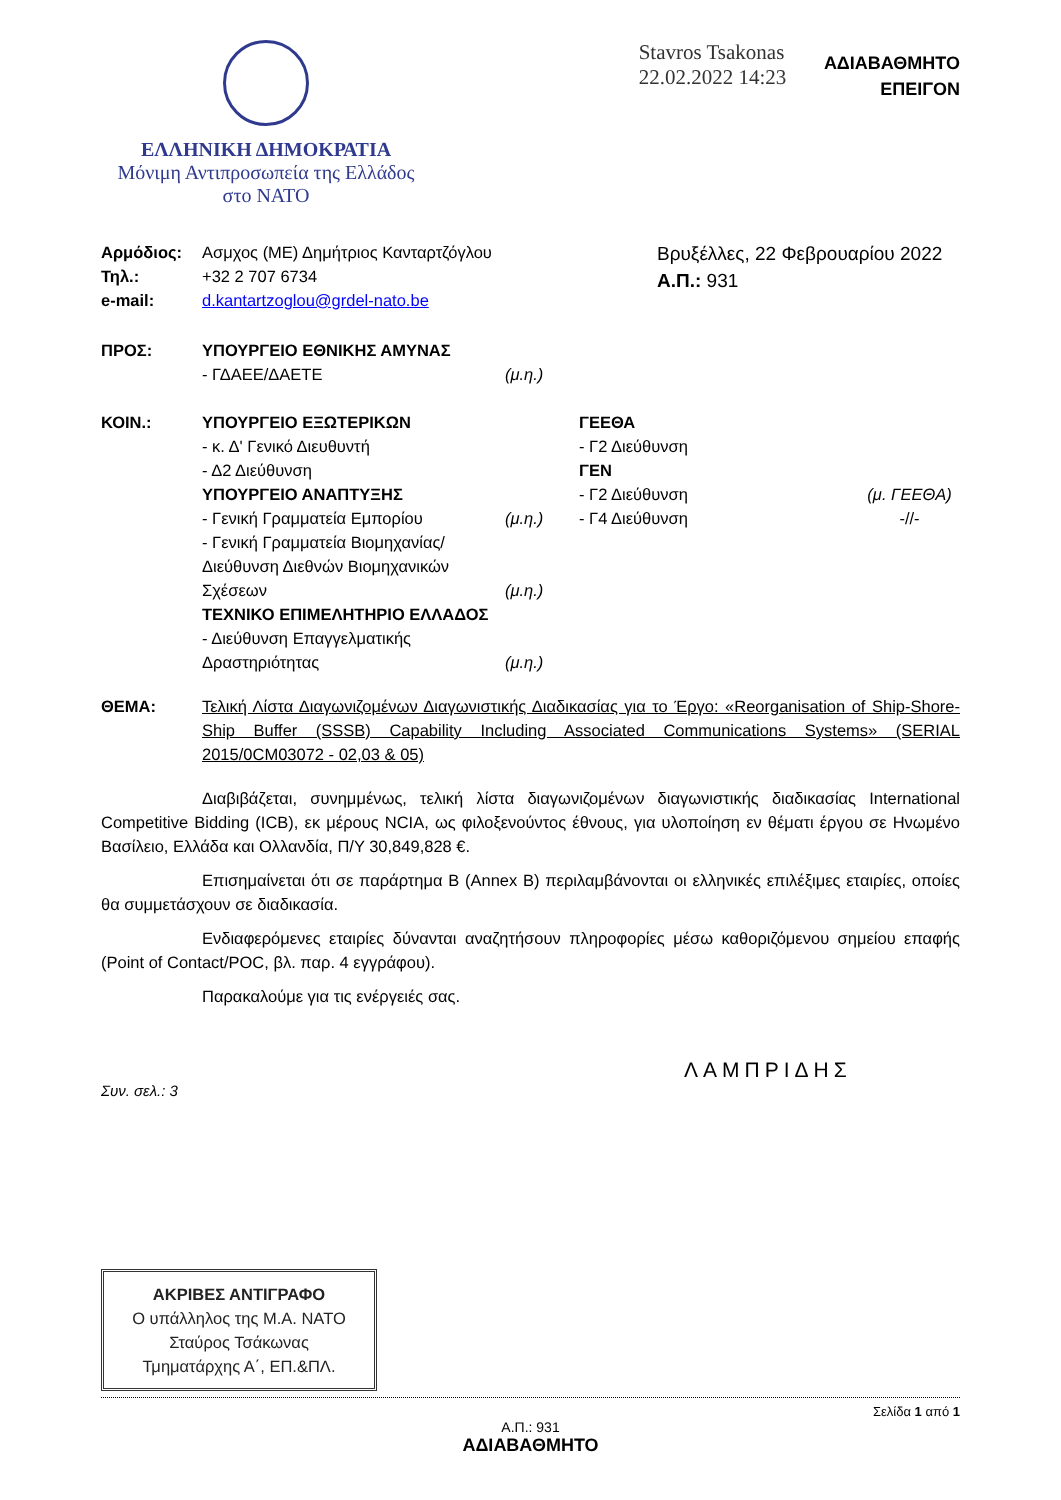ΕΛΛΗΝΙΚΗ ΔΗΜΟΚΡΑΤΙΑ
Μόνιμη Αντιπροσωπεία της Ελλάδος
στο ΝΑΤΟ
Stavros Tsakonas
22.02.2022 14:23
ΑΔΙΑΒΑΘΜΗΤΟ
ΕΠΕΙΓΟΝ
| Αρμόδιος: | Ασμχος (ΜΕ) Δημήτριος Κανταρτζόγλου |
| Τηλ.: | +32 2 707 6734 |
| e-mail: | d.kantartzoglou@grdel-nato.be |
Βρυξέλλες, 22 Φεβρουαρίου 2022
Α.Π.: 931
| ΠΡΟΣ: | ΥΠΟΥΡΓΕΙΟ ΕΘΝΙΚΗΣ ΑΜΥΝΑΣ - ΓΔΑΕΕ/ΔΑΕΤΕ | (μ.η.) |
| ΚΟΙΝ.: | ΥΠΟΥΡΓΕΙΟ ΕΞΩΤΕΡΙΚΩΝ - κ. Δ' Γενικό Διευθυντή - Δ2 Διεύθυνση ΥΠΟΥΡΓΕΙΟ ΑΝΑΠΤΥΞΗΣ - Γενική Γραμματεία Εμπορίου - Γενική Γραμματεία Βιομηχανίας/ Διεύθυνση Διεθνών Βιομηχανικών Σχέσεων ΤΕΧΝΙΚΟ ΕΠΙΜΕΛΗΤΗΡΙΟ ΕΛΛΑΔΟΣ - Διεύθυνση Επαγγελματικής Δραστηριότητας | (μ.η.) (μ.η.) (μ.η.) | ΓΕΕΘΑ - Γ2 Διεύθυνση ΓΕΝ - Γ2 Διεύθυνση - Γ4 Διεύθυνση | (μ. ΓΕΕΘΑ) -//- |
| ΘΕΜΑ: | Τελική Λίστα Διαγωνιζομένων Διαγωνιστικής Διαδικασίας για το Έργο: «Reorganisation of Ship-Shore-Ship Buffer (SSSB) Capability Including Associated Communications Systems» (SERIAL 2015/0CM03072 - 02,03 & 05) |
Διαβιβάζεται, συνημμένως, τελική λίστα διαγωνιζομένων διαγωνιστικής διαδικασίας International Competitive Bidding (ICB), εκ μέρους NCIA, ως φιλοξενούντος έθνους, για υλοποίηση εν θέματι έργου σε Ηνωμένο Βασίλειο, Ελλάδα και Ολλανδία, Π/Υ 30,849,828 €.
Επισημαίνεται ότι σε παράρτημα Β (Annex B) περιλαμβάνονται οι ελληνικές επιλέξιμες εταιρίες, οποίες θα συμμετάσχουν σε διαδικασία.
Ενδιαφερόμενες εταιρίες δύνανται αναζητήσουν πληροφορίες μέσω καθοριζόμενου σημείου επαφής (Point of Contact/POC, βλ. παρ. 4 εγγράφου).
Παρακαλούμε για τις ενέργειές σας.
ΛΑΜΠΡΙΔΗΣ
Συν. σελ.: 3
ΑΚΡΙΒΕΣ ΑΝΤΙΓΡΑΦΟ
Ο υπάλληλος της Μ.Α. ΝΑΤΟ
Σταύρος Τσάκωνας
Τμηματάρχης Α΄, ΕΠ.&ΠΛ.
Σελίδα 1 από 1
Α.Π.: 931
ΑΔΙΑΒΑΘΜΗΤΟ